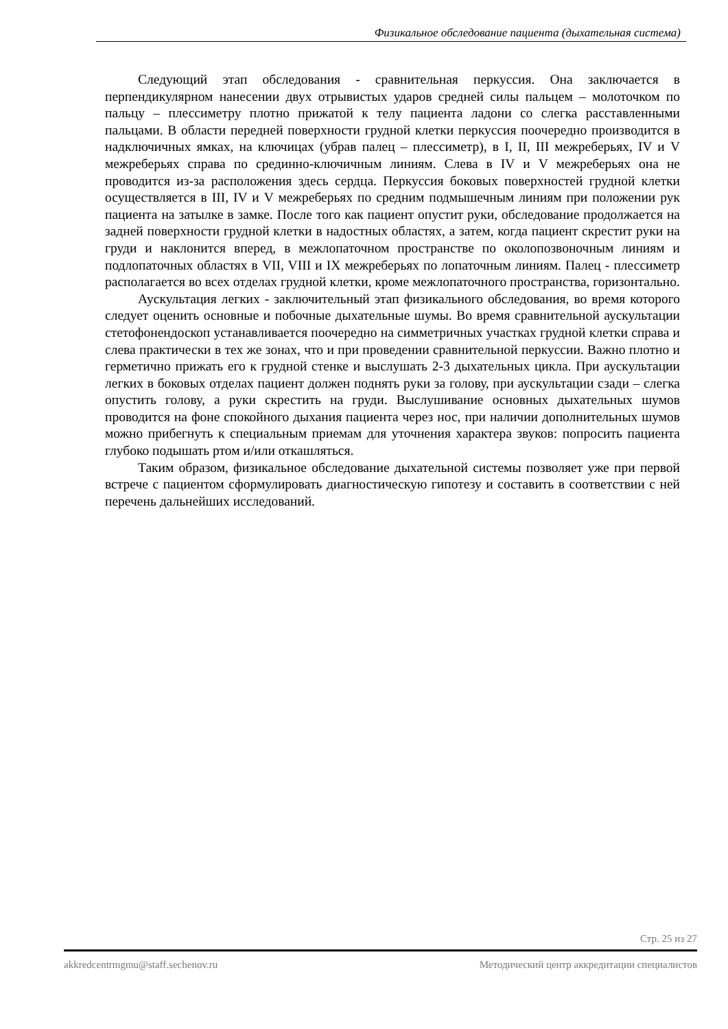Физикальное обследование пациента (дыхательная система)
Следующий этап обследования - сравнительная перкуссия. Она заключается в перпендикулярном нанесении двух отрывистых ударов средней силы пальцем – молоточком по пальцу – плессиметру плотно прижатой к телу пациента ладони со слегка расставленными пальцами. В области передней поверхности грудной клетки перкуссия поочередно производится в надключичных ямках, на ключицах (убрав палец – плессиметр), в I, II, III межреберьях, IV и V межреберьях справа по срединно-ключичным линиям. Слева в IV и V межреберьях она не проводится из-за расположения здесь сердца. Перкуссия боковых поверхностей грудной клетки осуществляется в III, IV и V межреберьях по средним подмышечным линиям при положении рук пациента на затылке в замке. После того как пациент опустит руки, обследование продолжается на задней поверхности грудной клетки в надостных областях, а затем, когда пациент скрестит руки на груди и наклонится вперед, в межлопаточном пространстве по околопозвоночным линиям и подлопаточных областях в VII, VIII и IX межреберьях по лопаточным линиям. Палец - плессиметр располагается во всех отделах грудной клетки, кроме межлопаточного пространства, горизонтально.
Аускультация легких - заключительный этап физикального обследования, во время которого следует оценить основные и побочные дыхательные шумы. Во время сравнительной аускультации стетофонендоскоп устанавливается поочередно на симметричных участках грудной клетки справа и слева практически в тех же зонах, что и при проведении сравнительной перкуссии. Важно плотно и герметично прижать его к грудной стенке и выслушать 2-3 дыхательных цикла. При аускультации легких в боковых отделах пациент должен поднять руки за голову, при аускультации сзади – слегка опустить голову, а руки скрестить на груди. Выслушивание основных дыхательных шумов проводится на фоне спокойного дыхания пациента через нос, при наличии дополнительных шумов можно прибегнуть к специальным приемам для уточнения характера звуков: попросить пациента глубоко подышать ртом и/или откашляться.
Таким образом, физикальное обследование дыхательной системы позволяет уже при первой встрече с пациентом сформулировать диагностическую гипотезу и составить в соответствии с ней перечень дальнейших исследований.
Стр. 25 из 27
akkredcentrmgmu@staff.sechenov.ru Методический центр аккредитации специалистов